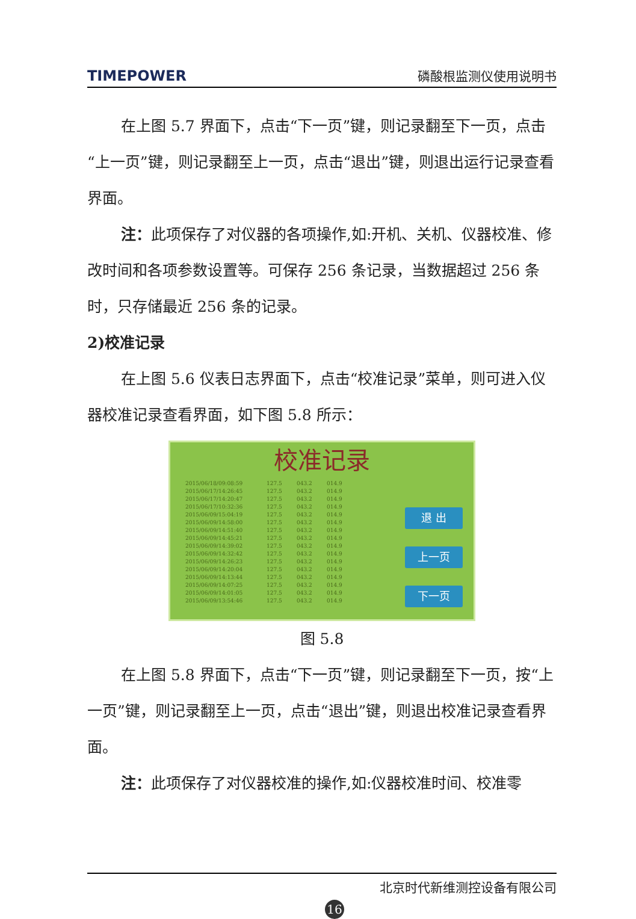TIMEPOWER 磷酸根监测仪使用说明书
在上图 5.7 界面下，点击“下一页”键，则记录翻至下一页，点击“上一页”键，则记录翻至上一页，点击“退出”键，则退出运行记录查看界面。
注：此项保存了对仪器的各项操作,如:开机、关机、仪器校准、修改时间和各项参数设置等。可保存 256 条记录，当数据超过 256 条时，只存储最近 256 条的记录。
2)校准记录
在上图 5.6 仪表日志界面下，点击“校准记录”菜单，则可进入仪器校准记录查看界面，如下图 5.8 所示：
校准记录
2015/06/18/09:08:59 127.5 043.2 014.9
2015/06/17/14:26:45 127.5 043.2 014.9
2015/06/17/14:20:47 127.5 043.2 014.9
2015/06/17/10:32:36 127.5 043.2 014.9
2015/06/09/15:04:19 127.5 043.2 014.9
2015/06/09/14:58:00 127.5 043.2 014.9
2015/06/09/14:51:40 127.5 043.2 014.9
2015/06/09/14:45:21 127.5 043.2 014.9
2015/06/09/14:39:02 127.5 043.2 014.9
2015/06/09/14:32:42 127.5 043.2 014.9
2015/06/09/14:26:23 127.5 043.2 014.9
2015/06/09/14:20:04 127.5 043.2 014.9
2015/06/09/14:13:44 127.5 043.2 014.9
2015/06/09/14:07:25 127.5 043.2 014.9
2015/06/09/14:01:05 127.5 043.2 014.9
2015/06/09/13:54:46 127.5 043.2 014.9
退 出
上一页
下一页
图 5.8
在上图 5.8 界面下，点击“下一页”键，则记录翻至下一页，按“上一页”键，则记录翻至上一页，点击“退出”键，则退出校准记录查看界面。
注：此项保存了对仪器校准的操作,如:仪器校准时间、校准零
北京时代新维测控设备有限公司
16